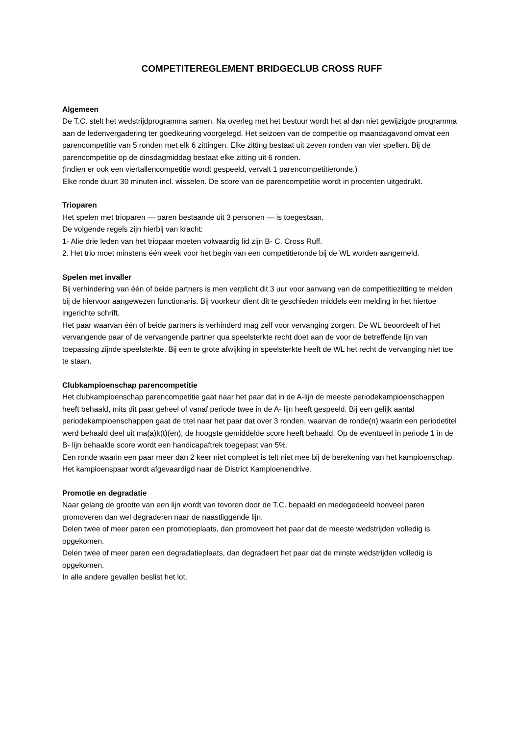COMPETITEREGLEMENT BRIDGECLUB CROSS RUFF
Algemeen
De T.C. stelt het wedstrijdprogramma samen. Na overleg met het bestuur wordt het al dan niet gewijzigde programma aan de ledenvergadering ter goedkeuring voorgelegd. Het seizoen van de competitie op maandagavond omvat een parencompetitie van 5 ronden met elk 6 zittingen. Elke zitting bestaat uit zeven ronden van vier spellen. Bij de parencompetitie op de dinsdagmiddag bestaat elke zitting uit 6 ronden.
(Indien er ook een viertallencompetitie wordt gespeeld, vervalt 1 parencompetitieronde.)
Elke ronde duurt 30 minuten incl. wisselen. De score van de parencompetitie wordt in procenten uitgedrukt.
Trioparen
Het spelen met trioparen — paren bestaande uit 3 personen — is toegestaan.
De volgende regels zijn hierbij van kracht:
1- Alie drie leden van het triopaar moeten volwaardig lid zijn B- C. Cross Ruff.
2. Het trio moet minstens één week voor het begin van een competitieronde bij de WL worden aangemeld.
Spelen met invaller
Bij verhindering van één of beide partners is men verplicht dit 3 uur voor aanvang van de competitiezitting te melden bij de hiervoor aangewezen functionaris. Bij voorkeur dient dit te geschieden middels een melding in het hiertoe ingerichte schrift.
Het paar waarvan één of beide partners is verhinderd mag zelf voor vervanging zorgen. De WL beoordeelt of het vervangende paar of de vervangende partner qua speelsterkte recht doet aan de voor de betreffende lijn van toepassing zijnde speelsterkte. Bij een te grote afwijking in speelsterkte heeft de WL het recht de vervanging niet toe te staan.
Clubkampioenschap parencompetitie
Het clubkampioenschap parencompetitie gaat naar het paar dat in de A-lijn de meeste periodekampioenschappen heeft behaald, mits dit paar geheel of vanaf periode twee in de A- lijn heeft gespeeld. Bij een gelijk aantal periodekampioenschappen gaat de titel naar het paar dat over 3 ronden, waarvan de ronde(n) waarin een periodetitel werd behaald deel uit ma(a)k(t)(en), de hoogste gemiddelde score heeft behaald. Op de eventueel in periode 1 in de B- lijn behaalde score wordt een handicapaftrek toegepast van 5%.
Een ronde waarin een paar meer dan 2 keer niet compleet is telt niet mee bij de berekening van het kampioenschap.
Het kampioenspaar wordt afgevaardigd naar de District Kampioenendrive.
Promotie en degradatie
Naar gelang de grootte van een lijn wordt van tevoren door de T.C. bepaald en medegedeeld hoeveel paren promoveren dan wel degraderen naar de naastliggende lijn.
Delen twee of meer paren een promotieplaats, dan promoveert het paar dat de meeste wedstrijden volledig is opgekomen.
Delen twee of meer paren een degradatieplaats, dan degradeert het paar dat de minste wedstrijden volledig is opgekomen.
In alle andere gevallen beslist het lot.